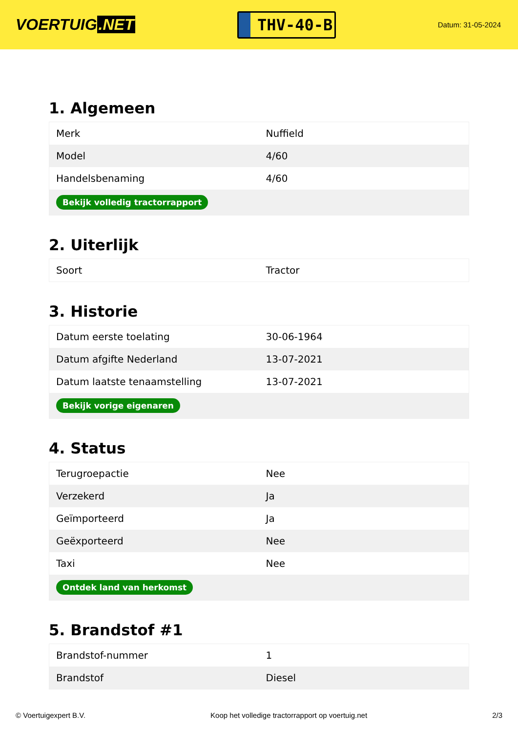VOERTUIG.NET
THV-40-B
Datum: 31-05-2024
1. Algemeen
| Merk | Nuffield |
| Model | 4/60 |
| Handelsbenaming | 4/60 |
| Bekijk volledig tractorrapport | |
2. Uiterlijk
| Soort | Tractor |
3. Historie
| Datum eerste toelating | 30-06-1964 |
| Datum afgifte Nederland | 13-07-2021 |
| Datum laatste tenaamstelling | 13-07-2021 |
| Bekijk vorige eigenaren | |
4. Status
| Terugroepactie | Nee |
| Verzekerd | Ja |
| Geïmporteerd | Ja |
| Geëxporteerd | Nee |
| Taxi | Nee |
| Ontdek land van herkomst | |
5. Brandstof #1
| Brandstof-nummer | 1 |
| Brandstof | Diesel |
© Voertuigexpert B.V. Koop het volledige tractorrapport op voertuig.net 2/3